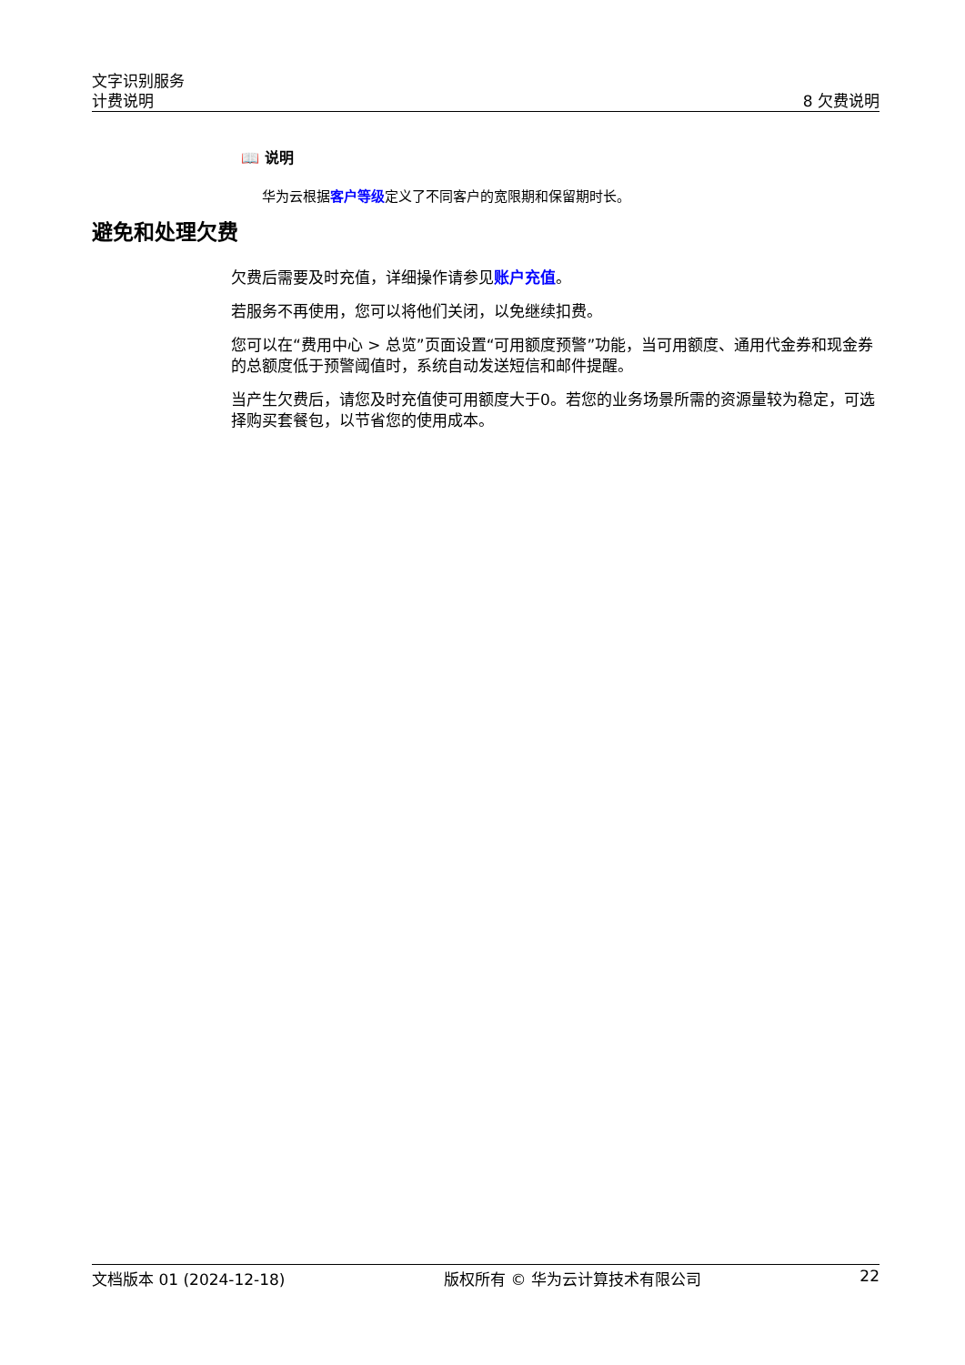文字识别服务
计费说明 8 欠费说明
📖 说明
华为云根据客户等级定义了不同客户的宽限期和保留期时长。
避免和处理欠费
欠费后需要及时充值，详细操作请参见账户充值。
若服务不再使用，您可以将他们关闭，以免继续扣费。
您可以在“费用中心 > 总览”页面设置“可用额度预警”功能，当可用额度、通用代金券和现金券的总额度低于预警阈值时，系统自动发送短信和邮件提醒。
当产生欠费后，请您及时充值使可用额度大于0。若您的业务场景所需的资源量较为稳定，可选择购买套餐包，以节省您的使用成本。
文档版本 01 (2024-12-18) 版权所有 © 华为云计算技术有限公司 22